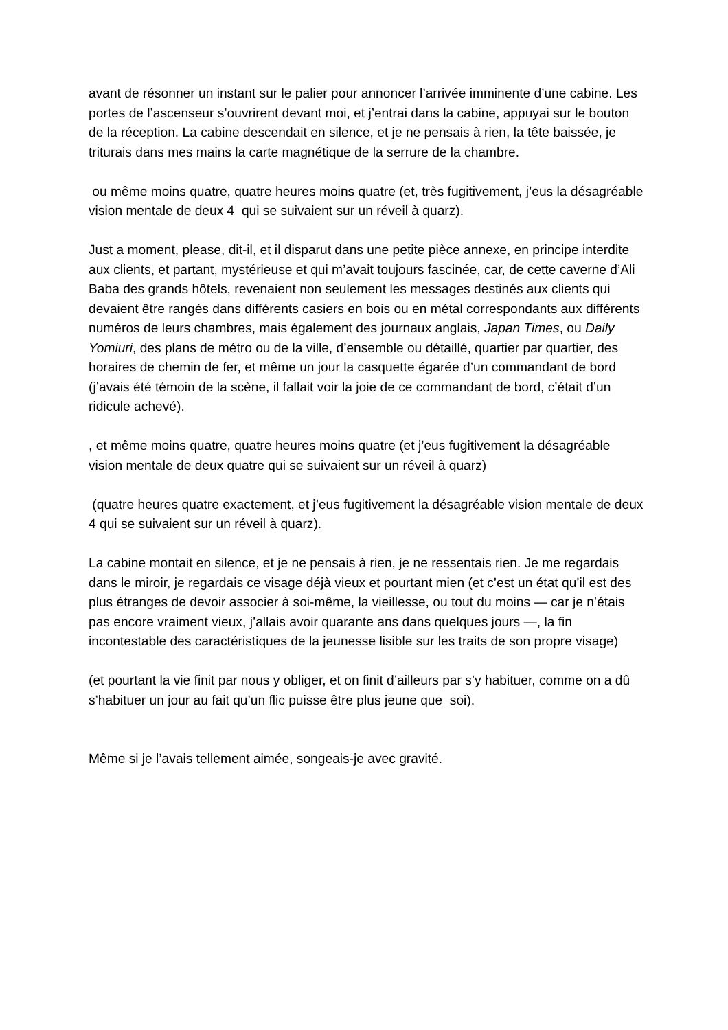avant de résonner un instant sur le palier pour annoncer l’arrivée imminente d’une cabine. Les portes de l’ascenseur s’ouvrirent devant moi, et j’entrai dans la cabine, appuyai sur le bouton de la réception. La cabine descendait en silence, et je ne pensais à rien, la tête baissée, je triturais dans mes mains la carte magnétique de la serrure de la chambre.
ou même moins quatre, quatre heures moins quatre (et, très fugitivement, j’eus la désagréable vision mentale de deux 4 qui se suivaient sur un réveil à quarz).
Just a moment, please, dit-il, et il disparut dans une petite pièce annexe, en principe interdite aux clients, et partant, mystérieuse et qui m’avait toujours fascinée, car, de cette caverne d’Ali Baba des grands hôtels, revenaient non seulement les messages destinés aux clients qui devaient être rangés dans différents casiers en bois ou en métal correspondants aux différents numéros de leurs chambres, mais également des journaux anglais, Japan Times, ou Daily Yomiuri, des plans de métro ou de la ville, d’ensemble ou détaillé, quartier par quartier, des horaires de chemin de fer, et même un jour la casquette égarée d’un commandant de bord (j’avais été témoin de la scène, il fallait voir la joie de ce commandant de bord, c’était d’un ridicule achevé).
, et même moins quatre, quatre heures moins quatre (et j’eus fugitivement la désagréable vision mentale de deux quatre qui se suivaient sur un réveil à quarz)
(quatre heures quatre exactement, et j’eus fugitivement la désagréable vision mentale de deux 4 qui se suivaient sur un réveil à quarz).
La cabine montait en silence, et je ne pensais à rien, je ne ressentais rien. Je me regardais dans le miroir, je regardais ce visage déjà vieux et pourtant mien (et c’est un état qu’il est des plus étranges de devoir associer à soi-même, la vieillesse, ou tout du moins — car je n’étais pas encore vraiment vieux, j’allais avoir quarante ans dans quelques jours —, la fin incontestable des caractéristiques de la jeunesse lisible sur les traits de son propre visage)
(et pourtant la vie finit par nous y obliger, et on finit d’ailleurs par s’y habituer, comme on a dû s’habituer un jour au fait qu’un flic puisse être plus jeune que soi).
Même si je l’avais tellement aimée, songeais-je avec gravité.